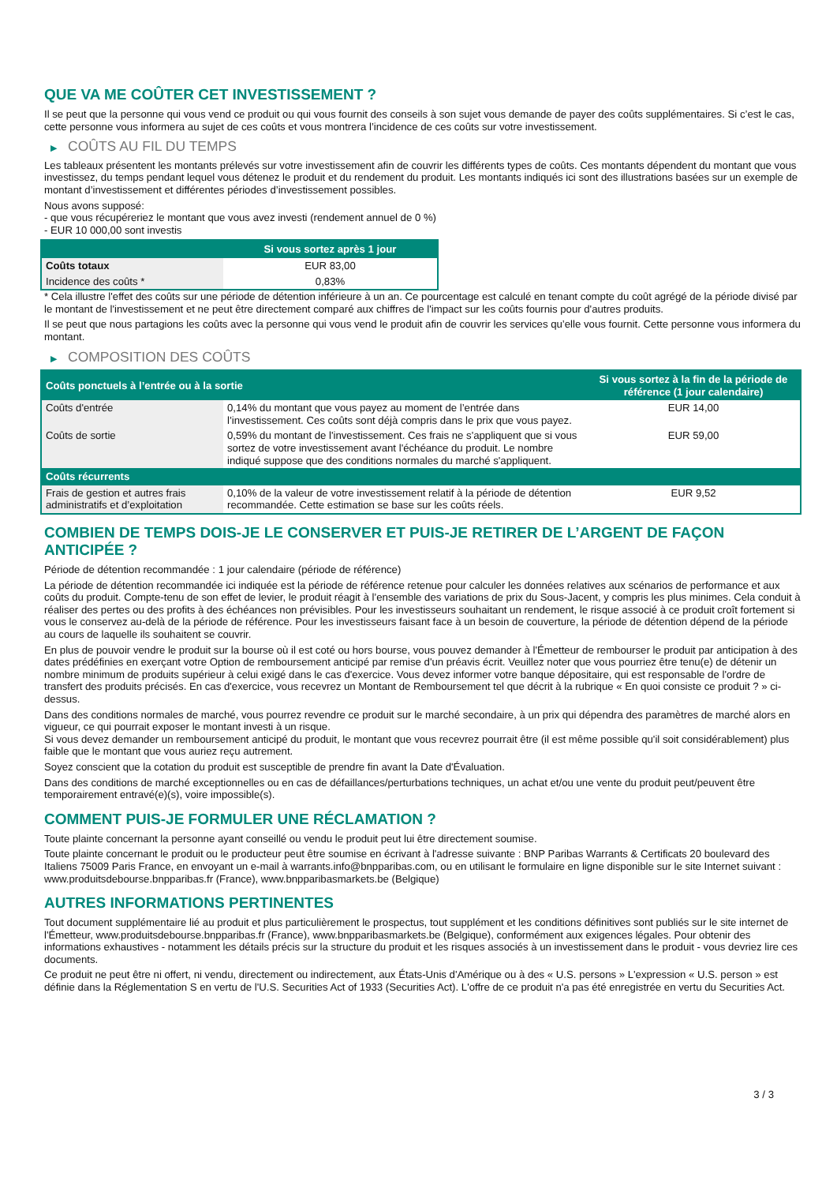QUE VA ME COÛTER CET INVESTISSEMENT ?
Il se peut que la personne qui vous vend ce produit ou qui vous fournit des conseils à son sujet vous demande de payer des coûts supplémentaires. Si c’est le cas, cette personne vous informera au sujet de ces coûts et vous montrera l’incidence de ces coûts sur votre investissement.
▶ COÛTS AU FIL DU TEMPS
Les tableaux présentent les montants prélevés sur votre investissement afin de couvrir les différents types de coûts. Ces montants dépendent du montant que vous investissez, du temps pendant lequel vous détenez le produit et du rendement du produit. Les montants indiqués ici sont des illustrations basées sur un exemple de montant d’investissement et différentes périodes d’investissement possibles.
Nous avons supposé:
- que vous récupéreriez le montant que vous avez investi (rendement annuel de 0 %)
- EUR 10 000,00 sont investis
| | Si vous sortez après 1 jour |
| --- | --- |
| Coûts totaux | EUR 83,00 |
| Incidence des coûts * | 0,83% |
* Cela illustre l'effet des coûts sur une période de détention inférieure à un an. Ce pourcentage est calculé en tenant compte du coût agrégé de la période divisé par le montant de l'investissement et ne peut être directement comparé aux chiffres de l'impact sur les coûts fournis pour d'autres produits.
Il se peut que nous partagions les coûts avec la personne qui vous vend le produit afin de couvrir les services qu’elle vous fournit. Cette personne vous informera du montant.
▶ COMPOSITION DES COÛTS
| Coûts ponctuels à l’entrée ou à la sortie | | Si vous sortez à la fin de la période de référence (1 jour calendaire) |
| --- | --- | --- |
| Coûts d'entrée | 0,14% du montant que vous payez au moment de l’entrée dans l’investissement. Ces coûts sont déjà compris dans le prix que vous payez. | EUR 14,00 |
| Coûts de sortie | 0,59% du montant de l'investissement. Ces frais ne s'appliquent que si vous sortez de votre investissement avant l'échéance du produit. Le nombre indiqué suppose que des conditions normales du marché s'appliquent. | EUR 59,00 |
| Coûts récurrents | | |
| Frais de gestion et autres frais administratifs et d’exploitation | 0,10% de la valeur de votre investissement relatif à la période de détention recommandée. Cette estimation se base sur les coûts réels. | EUR 9,52 |
COMBIEN DE TEMPS DOIS-JE LE CONSERVER ET PUIS-JE RETIRER DE L’ARGENT DE FAÇON ANTICIPÉE ?
Période de détention recommandée : 1 jour calendaire (période de référence)
La période de détention recommandée ici indiquée est la période de référence retenue pour calculer les données relatives aux scénarios de performance et aux coûts du produit. Compte-tenu de son effet de levier, le produit réagit à l’ensemble des variations de prix du Sous-Jacent, y compris les plus minimes. Cela conduit à réaliser des pertes ou des profits à des échéances non prévisibles. Pour les investisseurs souhaitant un rendement, le risque associé à ce produit croît fortement si vous le conservez au-delà de la période de référence. Pour les investisseurs faisant face à un besoin de couverture, la période de détention dépend de la période au cours de laquelle ils souhaitent se couvrir.
En plus de pouvoir vendre le produit sur la bourse où il est coté ou hors bourse, vous pouvez demander à l'Émetteur de rembourser le produit par anticipation à des dates prédéfinies en exerçant votre Option de remboursement anticipé par remise d'un préavis écrit. Veuillez noter que vous pourriez être tenu(e) de détenir un nombre minimum de produits supérieur à celui exigé dans le cas d'exercice. Vous devez informer votre banque dépositaire, qui est responsable de l'ordre de transfert des produits précisés. En cas d'exercice, vous recevrez un Montant de Remboursement tel que décrit à la rubrique « En quoi consiste ce produit ? » ci-dessus.
Dans des conditions normales de marché, vous pourrez revendre ce produit sur le marché secondaire, à un prix qui dépendra des paramètres de marché alors en vigueur, ce qui pourrait exposer le montant investi à un risque.
Si vous devez demander un remboursement anticipé du produit, le montant que vous recevrez pourrait être (il est même possible qu'il soit considérablement) plus faible que le montant que vous auriez reçu autrement.
Soyez conscient que la cotation du produit est susceptible de prendre fin avant la Date d'Évaluation.
Dans des conditions de marché exceptionnelles ou en cas de défaillances/perturbations techniques, un achat et/ou une vente du produit peut/peuvent être temporairement entravé(e)(s), voire impossible(s).
COMMENT PUIS-JE FORMULER UNE RÉCLAMATION ?
Toute plainte concernant la personne ayant conseillé ou vendu le produit peut lui être directement soumise.
Toute plainte concernant le produit ou le producteur peut être soumise en écrivant à l'adresse suivante : BNP Paribas Warrants & Certificats 20 boulevard des Italiens 75009 Paris France, en envoyant un e-mail à warrants.info@bnpparibas.com, ou en utilisant le formulaire en ligne disponible sur le site Internet suivant : www.produitsdebourse.bnpparibas.fr (France), www.bnpparibasmarkets.be (Belgique)
AUTRES INFORMATIONS PERTINENTES
Tout document supplémentaire lié au produit et plus particulièrement le prospectus, tout supplément et les conditions définitives sont publiés sur le site internet de l'Émetteur, www.produitsdebourse.bnpparibas.fr (France), www.bnpparibasmarkets.be (Belgique), conformément aux exigences légales. Pour obtenir des informations exhaustives - notamment les détails précis sur la structure du produit et les risques associés à un investissement dans le produit - vous devriez lire ces documents.
Ce produit ne peut être ni offert, ni vendu, directement ou indirectement, aux États-Unis d'Amérique ou à des « U.S. persons » L'expression « U.S. person » est définie dans la Réglementation S en vertu de l'U.S. Securities Act of 1933 (Securities Act). L'offre de ce produit n'a pas été enregistrée en vertu du Securities Act.
3 / 3